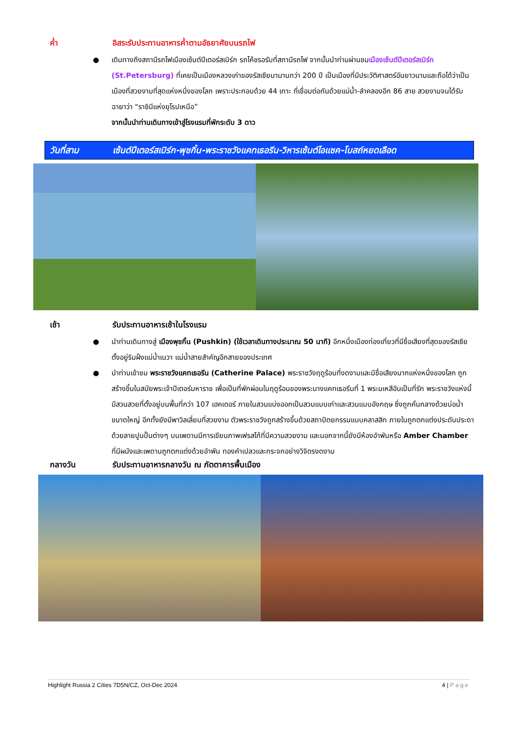ค่ำ อิสระรับประทานอาหารค่ำตามอัธยาศัยบนรถไฟ
● เดินทางถึงสถานีรถไฟเมืองเซ้นต์ปีเตอร์สเบิร์ก รถโค้ชรอรับที่สถานีรถไฟ จากนั้นนำท่านผ่านชมเมืองเซ้นต์ปีเตอร์สเบิร์ก (St.Petersburg) ที่เคยเป็นเมืองหลวงเก่าของรัสเซียมานานกว่า 200 ปี เป็นเมืองที่มีประวัติศาสตร์อันยาวนานและถือได้ว่าเป็นเมืองที่สวยงามที่สุดแห่งหนึ่งของโลก เพราะประกอบด้วย 44 เกาะ ที่เชื่อมต่อกันด้วยแม่น้ำ-ลำคลองอีก 86 สาย สวยงามจนได้รับฉายาว่า “ราชินีแห่งยุโรปเหนือ”
จากนั้นนำท่านเดินทางเข้าสู่โรงแรมที่พักระดับ 3 ดาว
วันที่สาม
เซ้นต์ปีเตอร์สเบิร์ก-พุชกิ้น-พระราชวังแคทเธอรีน-วิหารเซ้นต์ไอแซค-โบสถ์หยดเลือด
เช้า รับประทานอาหารเช้าในโรงแรม
● นำท่านเดินทางสู่ เมืองพุชกิ้น (Pushkin) (ใช้เวลาเดินทางประมาณ 50 นาที) อีกหนึ่งเมืองท่องเที่ยวที่มีชื่อเสียงที่สุดของรัสเซีย ตั้งอยู่ริมฝั่งแม่น้ำเนวา แม่น้ำสายสำคัญอีกสายของประเทศ
● นำท่านเข้าชม พระราชวังแคทเธอรีน (Catherine Palace) พระราชวังฤดูร้อนที่งดงามและมีชื่อเสียงมากแห่งหนึ่งของโลก ถูกสร้างขึ้นในสมัยพระเจ้าปีเตอร์มหาราช เพื่อเป็นที่พักผ่อนในฤดูร้อนของพระนางแคทเธอรีนที่ 1 พระมเหสีอันเป็นที่รัก พระราชวังแห่งนี้มีสวนสวยที่ตั้งอยู่บนพื้นที่กว่า 107 เฮคเตอร์ ภายในสวนแบ่งออกเป็นสวนแบบเก่าและสวนแบบอังกฤษ ซึ่งถูกคั่นกลางด้วยบ่อน้ำขนาดใหญ่ อีกทั้งยังมีพาวิลเลี่ยนที่สวยงาม ตัวพระราชวังถูกสร้างขึ้นด้วยสถาปัตยกรรมแบบคลาสสิก ภายในถูกตกแต่งประดับประดาด้วยลายปูนปั้นต่างๆ บนเพดานมีการเขียนภาพเฟรสโก้ที่มีความสวยงาม และนอกจากนี้ยังมีห้องอำพันหรือ Amber Chamber ที่มีผนังและเพดานถูกตกแต่งด้วยอำพัน ทองคำเปลวและกระจกอย่างวิจิตรงดงาม
กลางวัน รับประทานอาหารกลางวัน ณ ภัตตาคารพื้นเมือง
Highlight Russia 2 Cities 7D5N/CZ, Oct-Dec 2024 4 | Page